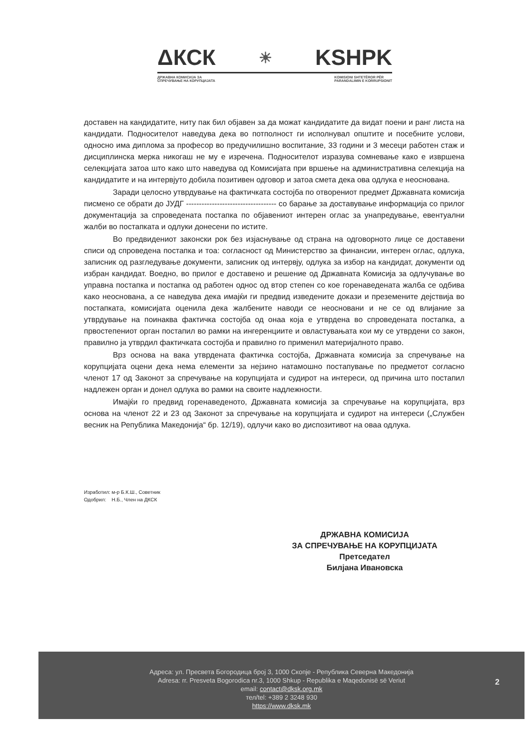ΔКСК ☀ KSHPK
ДРЖАВНА КОМИСИЈА ЗА
СПРЕЧУВАЊЕ НА КОРУПЦИЈАТА KOMISIONI SHTETËROR PËR
PARANDALIMIN E KORRUPSIONIT
доставен на кандидатите, ниту пак бил објавен за да можат кандидатите да видат поени и ранг листа на кандидати. Подносителот наведува дека во потполност ги исполнувал општите и посебните услови, односно има диплома за професор во предучилишно воспитание, 33 години и 3 месеци работен стаж и дисциплинска мерка никогаш не му е изречена. Подносителот изразува сомневање како е извршена селекцијата затоа што како што наведува од Комисијата при вршење на административна селекција на кандидатите и на интервјуто добила позитивен одговор и затоа смета дека ова одлука е неоснована.
Заради целосно утврдување на фактичката состојба по отворениот предмет Државната комисија писмено се обрати до ЈУДГ ----------------------------------- со барање за доставување информација со прилог документација за спроведената постапка по објавениот интерен оглас за унапредување, евентуални жалби во постапката и одлуки донесени по истите.
Во предвидениот законски рок без изјаснување од страна на одговорното лице се доставени списи од спроведена постапка и тоа: согласност од Министерство за финансии, интерен оглас, одлука, записник од разгледување документи, записник од интервју, одлука за избор на кандидат, документи од избран кандидат. Воедно, во прилог е доставено и решение од Државната Комисија за одлучување во управна постапка и постапка од работен однос од втор степен со кое горенаведената жалба се одбива како неоснована, а се наведува дека имајќи ги предвид изведените докази и преземените дејствија во постапката, комисијата оценила дека жалбените наводи се неосновани и не се од влијание за утврдување на поинаква фактичка состојба од онаа која е утврдена во спроведената постапка, а првостепениот орган постапил во рамки на ингеренциите и овластувањата кои му се утврдени со закон, правилно ја утврдил фактичката состојба и правилно го применил материјалното право.
Врз основа на вака утврдената фактичка состојба, Државната комисија за спречување на корупцијата оцени дека нема елементи за нејзино натамошно постапување по предметот согласно членот 17 од Законот за спречување на корупцијата и судирот на интереси, од причина што постапил надлежен орган и донел одлука во рамки на своите надлежности.
Имајќи го предвид горенаведеното, Државната комисија за спречување на корупцијата, врз основа на членот 22 и 23 од Законот за спречување на корупцијата и судирот на интереси („Службен весник на Република Македонија“ бр. 12/19), одлучи како во диспозитивот на оваа одлука.
Изработил: м-р Б.К.Ш., Советник
Одобрил: Н.Б., Член на ДКСК
ДРЖАВНА КОМИСИЈА
ЗА СПРЕЧУВАЊЕ НА КОРУПЦИЈАТА
Претседател
Билјана Ивановска
Адреса: ул. Пресвета Богородица број 3, 1000 Скопје - Република Северна Македонија
Adresa: rr. Presveta Bogorodica nr.3, 1000 Shkup - Republika e Maqedonisë së Veriut
email: contact@dksk.org.mk
тел/tel: +389 2 3248 930
https://www.dksk.mk
2